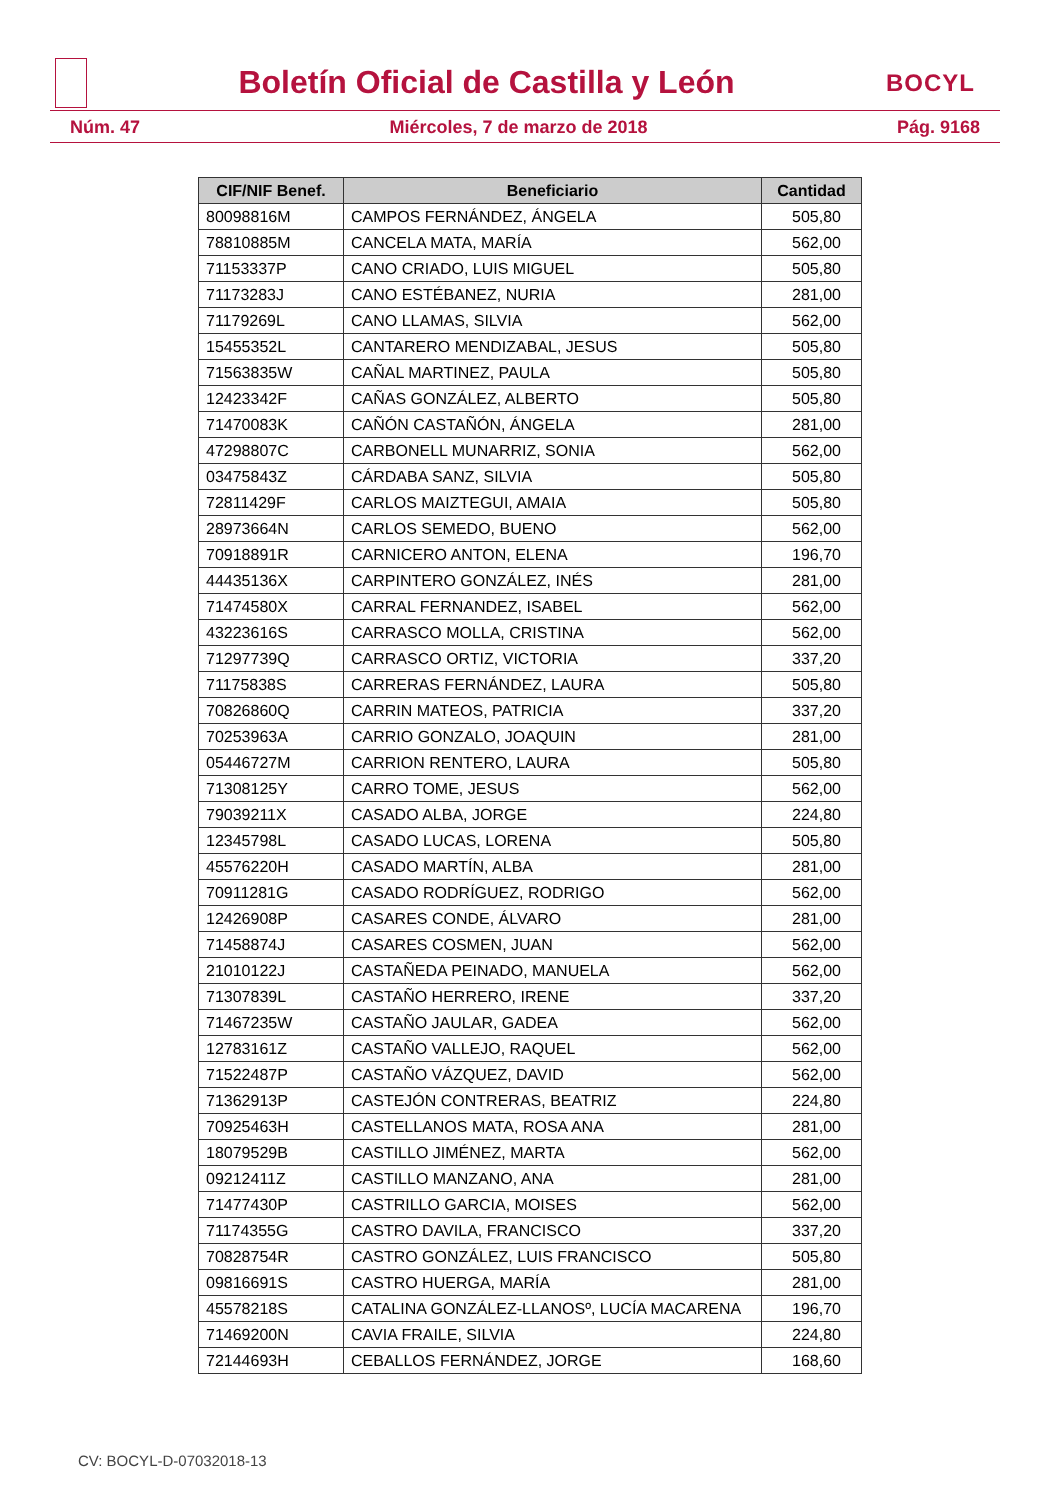Boletín Oficial de Castilla y León
BOCYL
Núm. 47 Miércoles, 7 de marzo de 2018 Pág. 9168
| CIF/NIF Benef. | Beneficiario | Cantidad |
| --- | --- | --- |
| 80098816M | CAMPOS FERNÁNDEZ, ÁNGELA | 505,80 |
| 78810885M | CANCELA MATA, MARÍA | 562,00 |
| 71153337P | CANO CRIADO, LUIS MIGUEL | 505,80 |
| 71173283J | CANO ESTÉBANEZ, NURIA | 281,00 |
| 71179269L | CANO LLAMAS, SILVIA | 562,00 |
| 15455352L | CANTARERO MENDIZABAL, JESUS | 505,80 |
| 71563835W | CAÑAL MARTINEZ, PAULA | 505,80 |
| 12423342F | CAÑAS GONZÁLEZ, ALBERTO | 505,80 |
| 71470083K | CAÑÓN CASTAÑÓN, ÁNGELA | 281,00 |
| 47298807C | CARBONELL MUNARRIZ, SONIA | 562,00 |
| 03475843Z | CÁRDABA SANZ, SILVIA | 505,80 |
| 72811429F | CARLOS MAIZTEGUI, AMAIA | 505,80 |
| 28973664N | CARLOS SEMEDO, BUENO | 562,00 |
| 70918891R | CARNICERO ANTON, ELENA | 196,70 |
| 44435136X | CARPINTERO GONZÁLEZ, INÉS | 281,00 |
| 71474580X | CARRAL FERNANDEZ, ISABEL | 562,00 |
| 43223616S | CARRASCO MOLLA, CRISTINA | 562,00 |
| 71297739Q | CARRASCO ORTIZ, VICTORIA | 337,20 |
| 71175838S | CARRERAS FERNÁNDEZ, LAURA | 505,80 |
| 70826860Q | CARRIN MATEOS, PATRICIA | 337,20 |
| 70253963A | CARRIO GONZALO, JOAQUIN | 281,00 |
| 05446727M | CARRION RENTERO, LAURA | 505,80 |
| 71308125Y | CARRO TOME, JESUS | 562,00 |
| 79039211X | CASADO ALBA, JORGE | 224,80 |
| 12345798L | CASADO LUCAS, LORENA | 505,80 |
| 45576220H | CASADO MARTÍN, ALBA | 281,00 |
| 70911281G | CASADO RODRÍGUEZ, RODRIGO | 562,00 |
| 12426908P | CASARES CONDE, ÁLVARO | 281,00 |
| 71458874J | CASARES COSMEN, JUAN | 562,00 |
| 21010122J | CASTAÑEDA PEINADO, MANUELA | 562,00 |
| 71307839L | CASTAÑO HERRERO, IRENE | 337,20 |
| 71467235W | CASTAÑO JAULAR, GADEA | 562,00 |
| 12783161Z | CASTAÑO VALLEJO, RAQUEL | 562,00 |
| 71522487P | CASTAÑO VÁZQUEZ, DAVID | 562,00 |
| 71362913P | CASTEJÓN CONTRERAS, BEATRIZ | 224,80 |
| 70925463H | CASTELLANOS MATA, ROSA ANA | 281,00 |
| 18079529B | CASTILLO JIMÉNEZ, MARTA | 562,00 |
| 09212411Z | CASTILLO MANZANO, ANA | 281,00 |
| 71477430P | CASTRILLO GARCIA, MOISES | 562,00 |
| 71174355G | CASTRO DAVILA, FRANCISCO | 337,20 |
| 70828754R | CASTRO GONZÁLEZ, LUIS FRANCISCO | 505,80 |
| 09816691S | CASTRO HUERGA, MARÍA | 281,00 |
| 45578218S | CATALINA GONZÁLEZ-LLANOSº, LUCÍA MACARENA | 196,70 |
| 71469200N | CAVIA FRAILE, SILVIA | 224,80 |
| 72144693H | CEBALLOS FERNÁNDEZ, JORGE | 168,60 |
CV: BOCYL-D-07032018-13